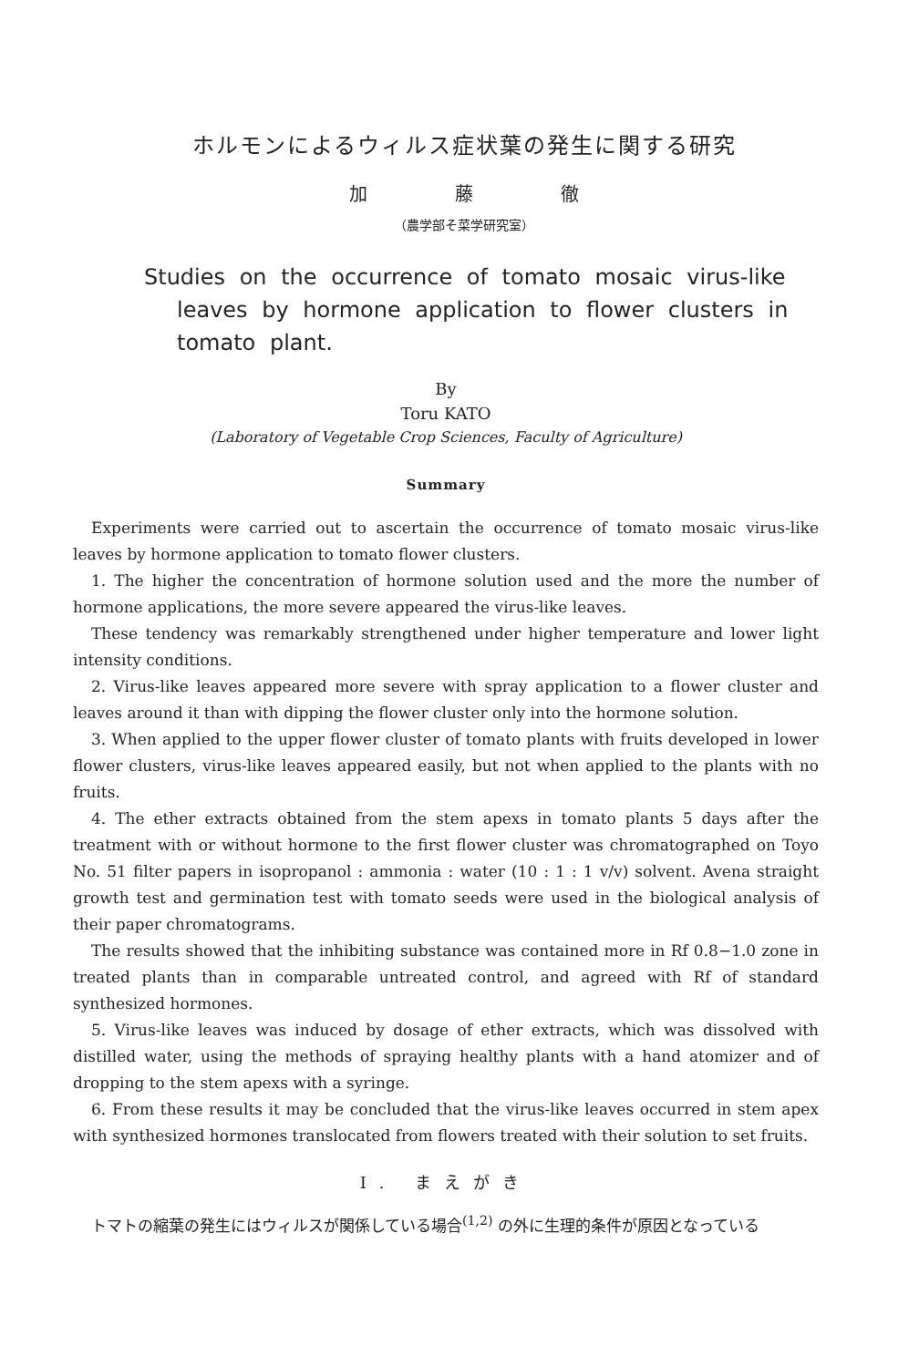ホルモンによるウィルス症状葉の発生に関する研究
加 藤 徹
（農学部そ菜学研究室）
Studies on the occurrence of tomato mosaic virus-like
leaves by hormone application to flower clusters in
tomato plant.
By
Toru KATO
(Laboratory of Vegetable Crop Sciences, Faculty of Agriculture)
Summary
Experiments were carried out to ascertain the occurrence of tomato mosaic virus-like leaves by hormone application to tomato flower clusters.
1. The higher the concentration of hormone solution used and the more the number of hormone applications, the more severe appeared the virus-like leaves.
These tendency was remarkably strengthened under higher temperature and lower light intensity conditions.
2. Virus-like leaves appeared more severe with spray application to a flower cluster and leaves around it than with dipping the flower cluster only into the hormone solution.
3. When applied to the upper flower cluster of tomato plants with fruits developed in lower flower clusters, virus-like leaves appeared easily, but not when applied to the plants with no fruits.
4. The ether extracts obtained from the stem apexs in tomato plants 5 days after the treatment with or without hormone to the first flower cluster was chromatographed on Toyo No. 51 filter papers in isopropanol : ammonia : water (10 : 1 : 1 v/v) solvent. Avena straight growth test and germination test with tomato seeds were used in the biological analysis of their paper chromatograms.
The results showed that the inhibiting substance was contained more in Rf 0.8−1.0 zone in treated plants than in comparable untreated control, and agreed with Rf of standard synthesized hormones.
5. Virus-like leaves was induced by dosage of ether extracts, which was dissolved with distilled water, using the methods of spraying healthy plants with a hand atomizer and of dropping to the stem apexs with a syringe.
6. From these results it may be concluded that the virus-like leaves occurred in stem apex with synthesized hormones translocated from flowers treated with their solution to set fruits.
I. まえがき
トマトの縮葉の発生にはウィルスが関係している場合<sup>(1,2)</sup> の外に生理的条件が原因となっている